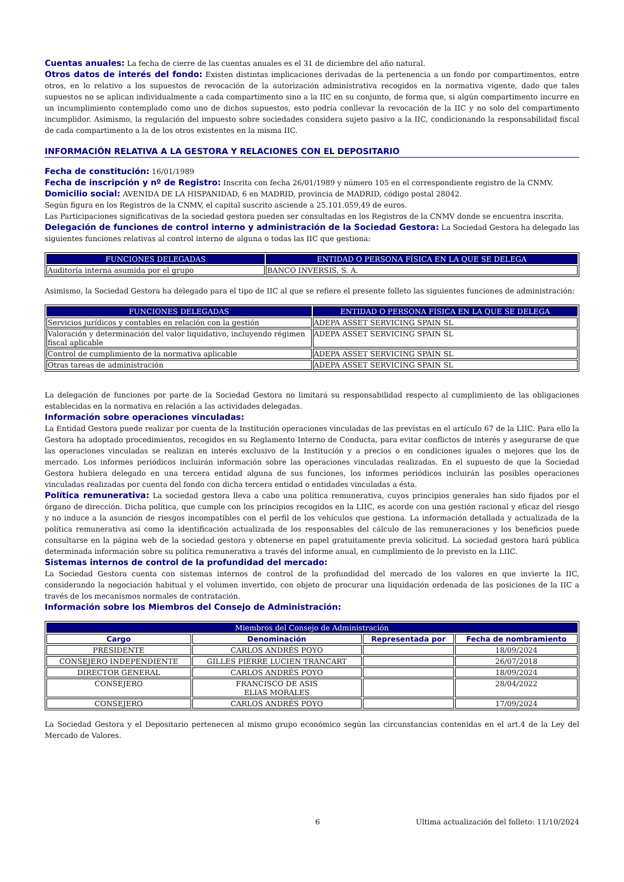Cuentas anuales: La fecha de cierre de las cuentas anuales es el 31 de diciembre del año natural.
Otros datos de interés del fondo: Existen distintas implicaciones derivadas de la pertenencia a un fondo por compartimentos, entre otros, en lo relativo a los supuestos de revocación de la autorización administrativa recogidos en la normativa vigente, dado que tales supuestos no se aplican individualmente a cada compartimento sino a la IIC en su conjunto, de forma que, si algún compartimento incurre en un incumplimiento contemplado como uno de dichos supuestos, esto podría conllevar la revocación de la IIC y no solo del compartimento incumplidor. Asimismo, la regulación del impuesto sobre sociedades considera sujeto pasivo a la IIC, condicionando la responsabilidad fiscal de cada compartimento a la de los otros existentes en la misma IIC.
INFORMACIÓN RELATIVA A LA GESTORA Y RELACIONES CON EL DEPOSITARIO
Fecha de constitución: 16/01/1989
Fecha de inscripción y nº de Registro: Inscrita con fecha 26/01/1989 y número 105 en el correspondiente registro de la CNMV.
Domicilio social: AVENIDA DE LA HISPANIDAD, 6 en MADRID, provincia de MADRID, código postal 28042.
Según figura en los Registros de la CNMV, el capital suscrito asciende a 25.101.059,49 de euros.
Las Participaciones significativas de la sociedad gestora pueden ser consultadas en los Registros de la CNMV donde se encuentra inscrita.
Delegación de funciones de control interno y administración de la Sociedad Gestora: La Sociedad Gestora ha delegado las siguientes funciones relativas al control interno de alguna o todas las IIC que gestiona:
| FUNCIONES DELEGADAS | ENTIDAD O PERSONA FÍSICA EN LA QUE SE DELEGA |
| --- | --- |
| Auditoría interna asumida por el grupo | BANCO INVERSIS, S. A. |
Asimismo, la Sociedad Gestora ha delegado para el tipo de IIC al que se refiere el presente folleto las siguientes funciones de administración:
| FUNCIONES DELEGADAS | ENTIDAD O PERSONA FÍSICA EN LA QUE SE DELEGA |
| --- | --- |
| Servicios jurídicos y contables en relación con la gestión | ADEPA ASSET SERVICING SPAIN SL |
| Valoración y determinación del valor liquidativo, incluyendo régimen fiscal aplicable | ADEPA ASSET SERVICING SPAIN SL |
| Control de cumplimiento de la normativa aplicable | ADEPA ASSET SERVICING SPAIN SL |
| Otras tareas de administración | ADEPA ASSET SERVICING SPAIN SL |
La delegación de funciones por parte de la Sociedad Gestora no limitará su responsabilidad respecto al cumplimiento de las obligaciones establecidas en la normativa en relación a las actividades delegadas.
Información sobre operaciones vinculadas:
La Entidad Gestora puede realizar por cuenta de la Institución operaciones vinculadas de las previstas en el artículo 67 de la LIIC. Para ello la Gestora ha adoptado procedimientos, recogidos en su Reglamento Interno de Conducta, para evitar conflictos de interés y asegurarse de que las operaciones vinculadas se realizan en interés exclusivo de la Institución y a precios o en condiciones iguales o mejores que los de mercado. Los informes periódicos incluirán información sobre las operaciones vinculadas realizadas. En el supuesto de que la Sociedad Gestora hubiera delegado en una tercera entidad alguna de sus funciones, los informes periódicos incluirán las posibles operaciones vinculadas realizadas por cuenta del fondo con dicha tercera entidad o entidades vinculadas a ésta.
Política remunerativa: La sociedad gestora lleva a cabo una política remunerativa, cuyos principios generales han sido fijados por el órgano de dirección. Dicha política, que cumple con los principios recogidos en la LIIC, es acorde con una gestión racional y eficaz del riesgo y no induce a la asunción de riesgos incompatibles con el perfil de los vehículos que gestiona. La información detallada y actualizada de la política remunerativa así como la identificación actualizada de los responsables del cálculo de las remuneraciones y los beneficios puede consultarse en la página web de la sociedad gestora y obtenerse en papel gratuitamente previa solicitud. La sociedad gestora hará pública determinada información sobre su política remunerativa a través del informe anual, en cumplimiento de lo previsto en la LIIC.
Sistemas internos de control de la profundidad del mercado:
La Sociedad Gestora cuenta con sistemas internos de control de la profundidad del mercado de los valores en que invierte la IIC, considerando la negociación habitual y el volumen invertido, con objeto de procurar una liquidación ordenada de las posiciones de la IIC a través de los mecanismos normales de contratación.
Información sobre los Miembros del Consejo de Administración:
| Miembros del Consejo de Administración | | | |
| --- | --- | --- | --- |
| Cargo | Denominación | Representada por | Fecha de nombramiento |
| PRESIDENTE | CARLOS ANDRÉS POYO | | 18/09/2024 |
| CONSEJERO INDEPENDIENTE | GILLES PIERRE LUCIEN TRANCART | | 26/07/2018 |
| DIRECTOR GENERAL | CARLOS ANDRÉS POYO | | 18/09/2024 |
| CONSEJERO | FRANCISCO DE ASIS ELIAS MORALES | | 28/04/2022 |
| CONSEJERO | CARLOS ANDRÉS POYO | | 17/09/2024 |
La Sociedad Gestora y el Depositario pertenecen al mismo grupo económico según las circunstancias contenidas en el art.4 de la Ley del Mercado de Valores.
6 Última actualización del folleto: 11/10/2024